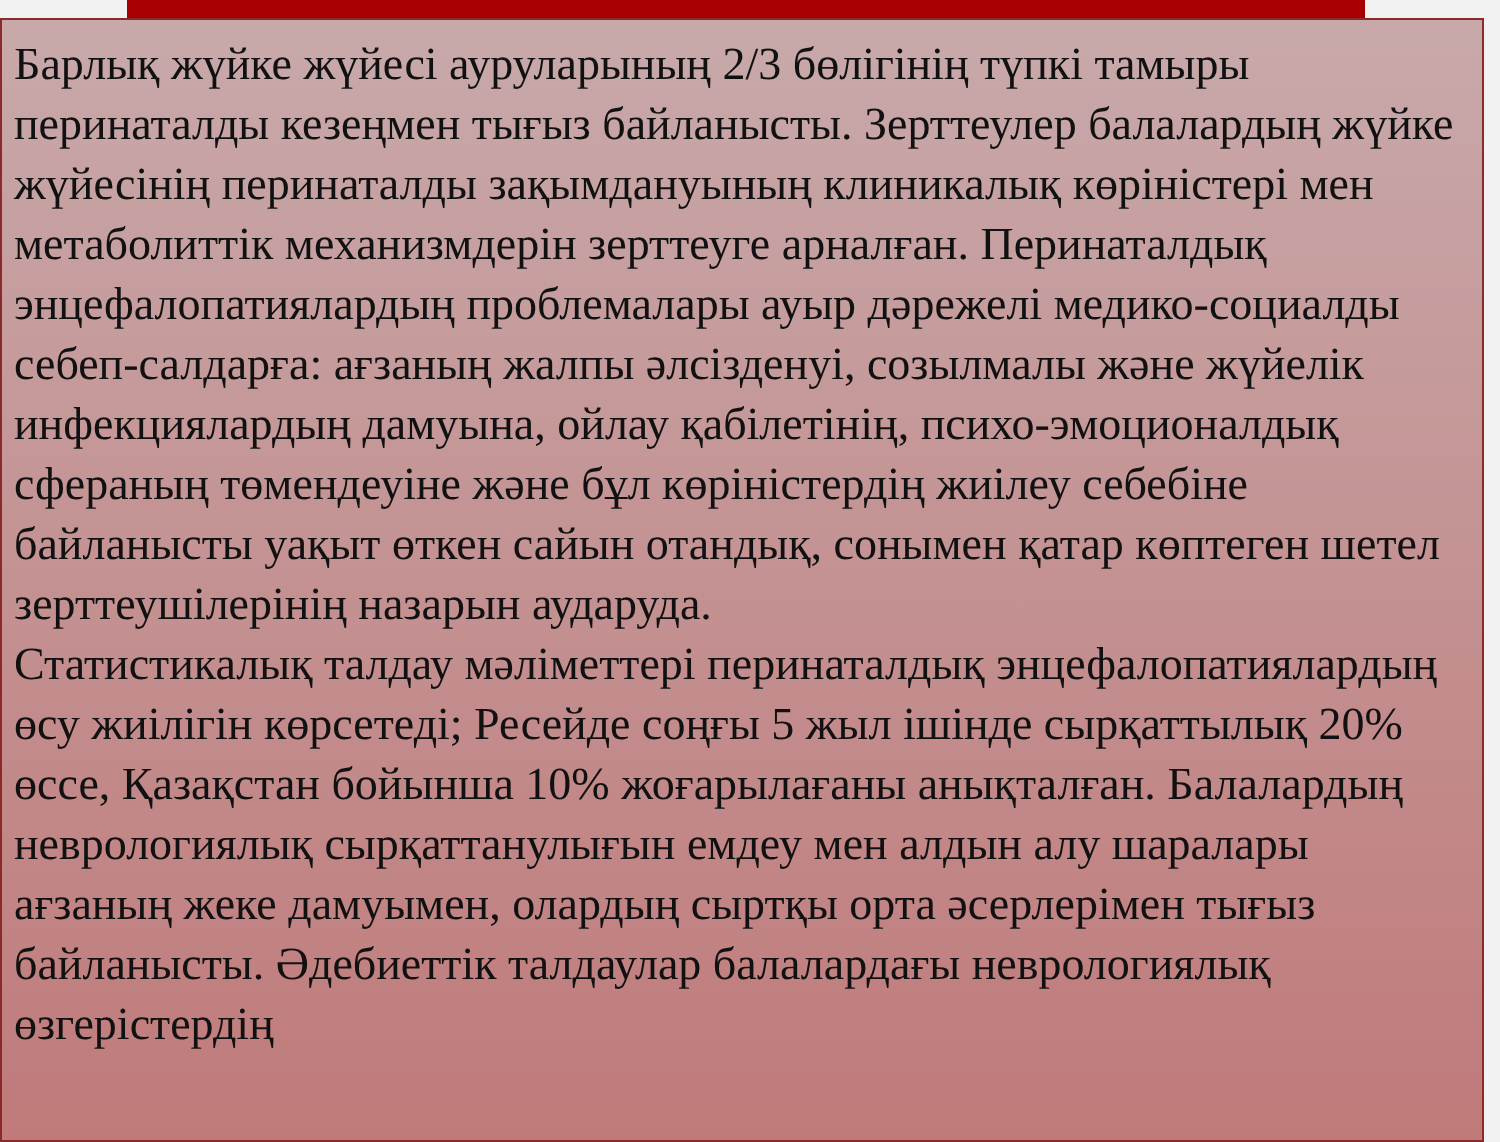Барлық жүйке жүйесі ауруларының 2/3 бөлігінің түпкі тамыры перинаталды кезеңмен тығыз байланысты. Зерттеулер балалардың жүйке жүйесінің перинаталды зақымдануының клиникалық көріністері мен метаболиттік механизмдерін зерттеуге арналған. Перинаталдық энцефалопатиялардың проблемалары ауыр дәрежелі медико-социалды себеп-салдарға: ағзаның жалпы әлсізденуі, созылмалы және жүйелік инфекциялардың дамуына, ойлау қабілетінің, психо-эмоционалдық сфераның төмендеуіне және бұл көріністердің жиілеу себебіне байланысты уақыт өткен сайын отандық, сонымен қатар көптеген шетел зерттеушілерінің назарын аударуда.
Статистикалық талдау мәліметтері перинаталдық энцефалопатиялардың өсу жиілігін көрсетеді; Ресейде соңғы 5 жыл ішінде сырқаттылық 20% өссе, Қазақстан бойынша 10% жоғарылағаны анықталған. Балалардың неврологиялық сырқаттанулығын емдеу мен алдын алу шаралары ағзаның жеке дамуымен, олардың сыртқы орта әсерлерімен тығыз байланысты. Әдебиеттік талдаулар балалардағы неврологиялық өзгерістердің